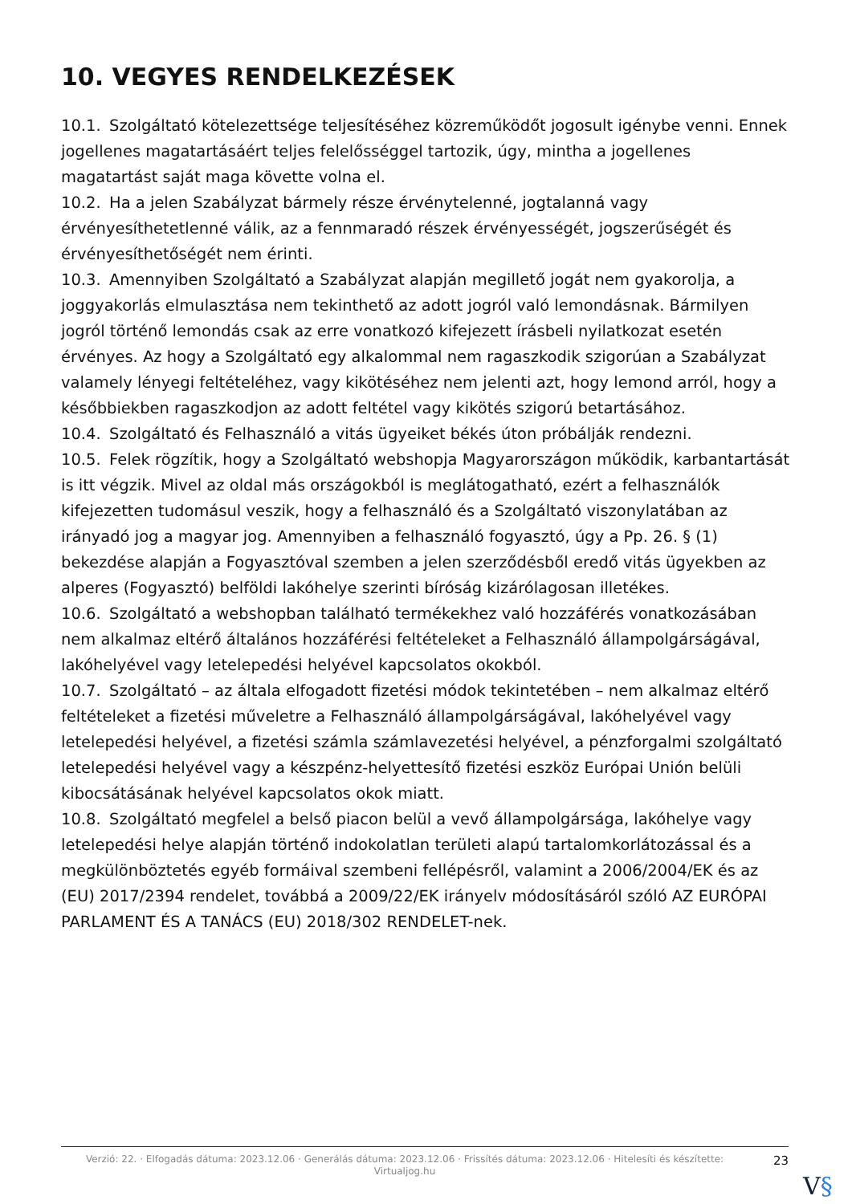10. VEGYES RENDELKEZÉSEK
10.1. Szolgáltató kötelezettsége teljesítéséhez közreműködőt jogosult igénybe venni. Ennek jogellenes magatartásáért teljes felelősséggel tartozik, úgy, mintha a jogellenes magatartást saját maga követte volna el.
10.2. Ha a jelen Szabályzat bármely része érvénytelenné, jogtalanná vagy érvényesíthetetlenné válik, az a fennmaradó részek érvényességét, jogszerűségét és érvényesíthetőségét nem érinti.
10.3. Amennyiben Szolgáltató a Szabályzat alapján megillető jogát nem gyakorolja, a joggyakorlás elmulasztása nem tekinthető az adott jogról való lemondásnak. Bármilyen jogról történő lemondás csak az erre vonatkozó kifejezett írásbeli nyilatkozat esetén érvényes. Az hogy a Szolgáltató egy alkalommal nem ragaszkodik szigorúan a Szabályzat valamely lényegi feltételéhez, vagy kikötéséhez nem jelenti azt, hogy lemond arról, hogy a későbbiekben ragaszkodjon az adott feltétel vagy kikötés szigorú betartásához.
10.4. Szolgáltató és Felhasználó a vitás ügyeiket békés úton próbálják rendezni.
10.5. Felek rögzítik, hogy a Szolgáltató webshopja Magyarországon működik, karbantartását is itt végzik. Mivel az oldal más országokból is meglátogatható, ezért a felhasználók kifejezetten tudomásul veszik, hogy a felhasználó és a Szolgáltató viszonylatában az irányadó jog a magyar jog. Amennyiben a felhasználó fogyasztó, úgy a Pp. 26. § (1) bekezdése alapján a Fogyasztóval szemben a jelen szerződésből eredő vitás ügyekben az alperes (Fogyasztó) belföldi lakóhelye szerinti bíróság kizárólagosan illetékes.
10.6. Szolgáltató a webshopban található termékekhez való hozzáférés vonatkozásában nem alkalmaz eltérő általános hozzáférési feltételeket a Felhasználó állampolgárságával, lakóhelyével vagy letelepedési helyével kapcsolatos okokból.
10.7. Szolgáltató – az általa elfogadott fizetési módok tekintetében – nem alkalmaz eltérő feltételeket a fizetési műveletre a Felhasználó állampolgárságával, lakóhelyével vagy letelepedési helyével, a fizetési számla számlavezetési helyével, a pénzforgalmi szolgáltató letelepedési helyével vagy a készpénz-helyettesítő fizetési eszköz Európai Unión belüli kibocsátásának helyével kapcsolatos okok miatt.
10.8. Szolgáltató megfelel a belső piacon belül a vevő állampolgársága, lakóhelye vagy letelepedési helye alapján történő indokolatlan területi alapú tartalomkorlátozással és a megkülönböztetés egyéb formáival szembeni fellépésről, valamint a 2006/2004/EK és az (EU) 2017/2394 rendelet, továbbá a 2009/22/EK irányelv módosításáról szóló AZ EURÓPAI PARLAMENT ÉS A TANÁCS (EU) 2018/302 RENDELET-nek.
Verzió: 22. · Elfogadás dátuma: 2023.12.06 · Generálás dátuma: 2023.12.06 · Frissítés dátuma: 2023.12.06 · Hitelesíti és készítette: Virtualjog.hu
23
V§